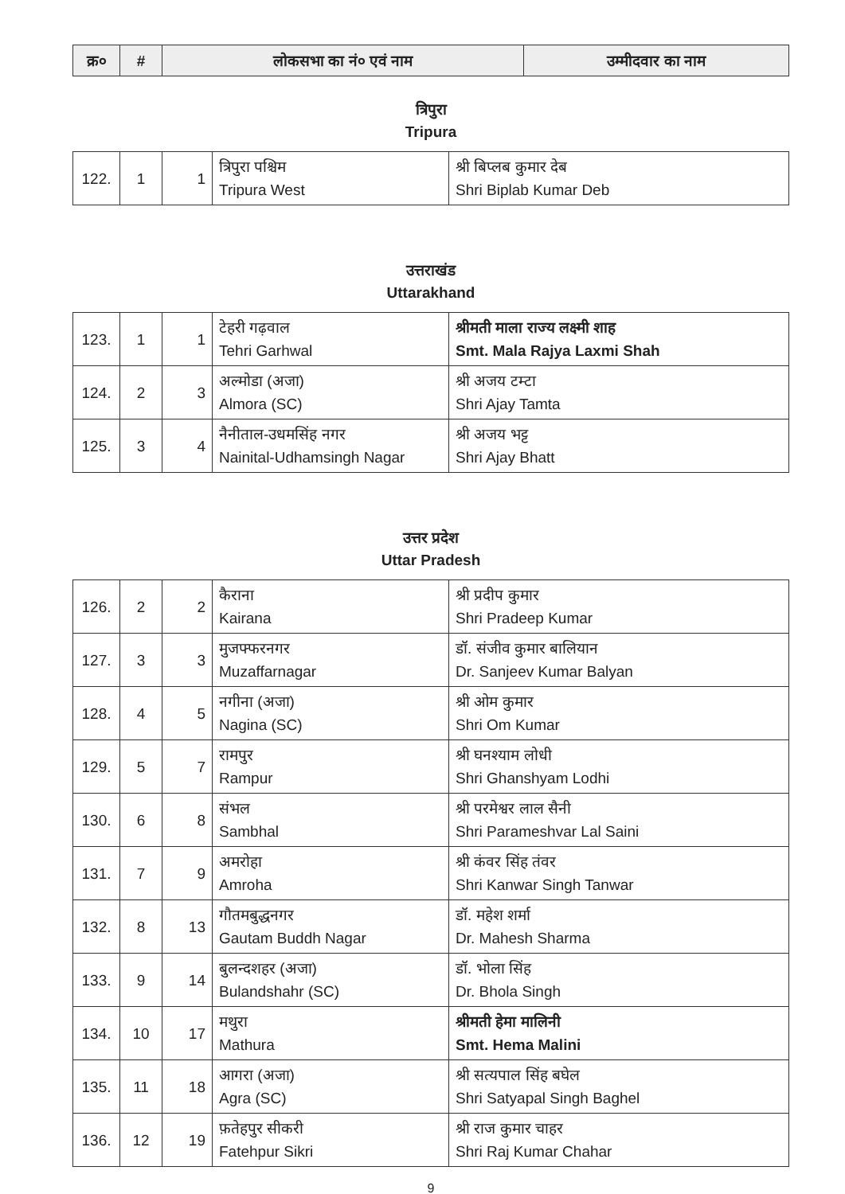| क्र० | # | लोकसभा का नं० एवं नाम | उम्मीदवार का नाम |
| --- | --- | --- | --- |
त्रिपुरा
Tripura
| 122. | 1 | 1 | त्रिपुरा पश्चिम Tripura West | श्री बिप्लब कुमार देब Shri Biplab Kumar Deb |
उत्तराखंड
Uttarakhand
| 123. | 1 | 1 | टेहरी गढ़वाल Tehri Garhwal | श्रीमती माला राज्य लक्ष्मी शाह Smt. Mala Rajya Laxmi Shah |
| 124. | 2 | 3 | अल्मोडा (अजा) Almora (SC) | श्री अजय टम्टा Shri Ajay Tamta |
| 125. | 3 | 4 | नैनीताल-उधमसिंह नगर Nainital-Udhamsingh Nagar | श्री अजय भट्ट Shri Ajay Bhatt |
उत्तर प्रदेश
Uttar Pradesh
| 126. | 2 | 2 | कैराना Kairana | श्री प्रदीप कुमार Shri Pradeep Kumar |
| 127. | 3 | 3 | मुजफ्फरनगर Muzaffarnagar | डॉ. संजीव कुमार बालियान Dr. Sanjeev Kumar Balyan |
| 128. | 4 | 5 | नगीना (अजा) Nagina (SC) | श्री ओम कुमार Shri Om Kumar |
| 129. | 5 | 7 | रामपुर Rampur | श्री घनश्याम लोधी Shri Ghanshyam Lodhi |
| 130. | 6 | 8 | संभल Sambhal | श्री परमेश्वर लाल सैनी Shri Parameshvar Lal Saini |
| 131. | 7 | 9 | अमरोहा Amroha | श्री कंवर सिंह तंवर Shri Kanwar Singh Tanwar |
| 132. | 8 | 13 | गौतमबुद्धनगर Gautam Buddh Nagar | डॉ. महेश शर्मा Dr. Mahesh Sharma |
| 133. | 9 | 14 | बुलन्दशहर (अजा) Bulandshahr (SC) | डॉ. भोला सिंह Dr. Bhola Singh |
| 134. | 10 | 17 | मथुरा Mathura | श्रीमती हेमा मालिनी Smt. Hema Malini |
| 135. | 11 | 18 | आगरा (अजा) Agra (SC) | श्री सत्यपाल सिंह बघेल Shri Satyapal Singh Baghel |
| 136. | 12 | 19 | फ़तेहपुर सीकरी Fatehpur Sikri | श्री राज कुमार चाहर Shri Raj Kumar Chahar |
9